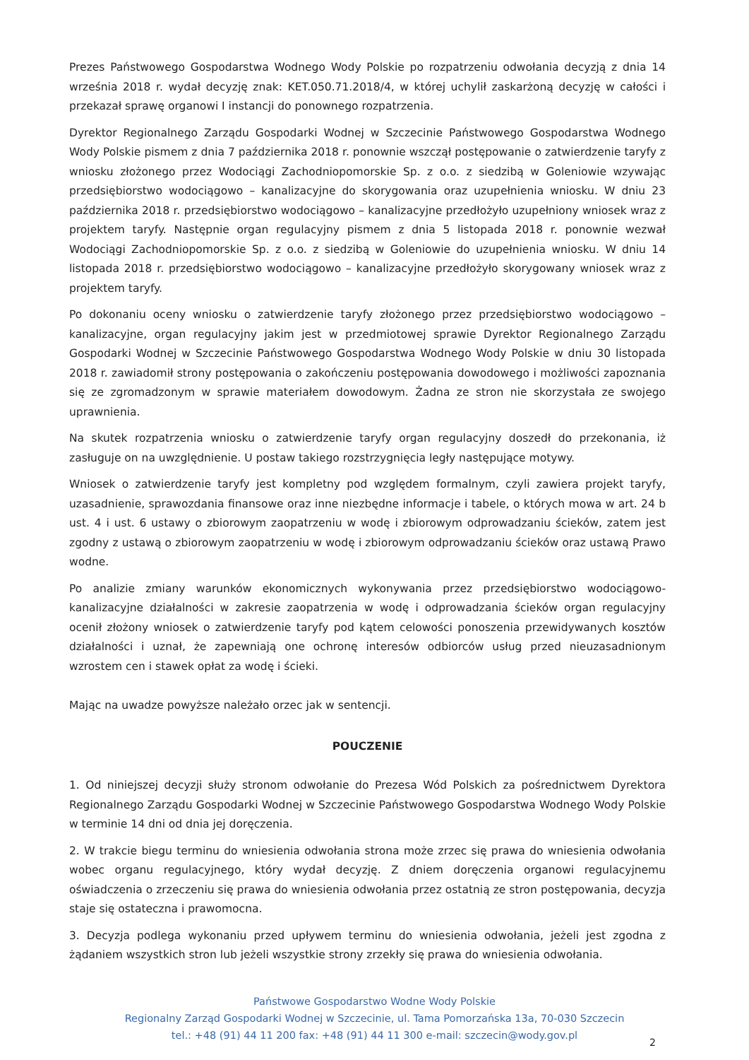Prezes Państwowego Gospodarstwa Wodnego Wody Polskie po rozpatrzeniu odwołania decyzją z dnia 14 września 2018 r. wydał decyzję znak: KET.050.71.2018/4, w której uchylił zaskarżoną decyzję w całości i przekazał sprawę organowi I instancji do ponownego rozpatrzenia.
Dyrektor Regionalnego Zarządu Gospodarki Wodnej w Szczecinie Państwowego Gospodarstwa Wodnego Wody Polskie pismem z dnia 7 października 2018 r. ponownie wszczął postępowanie o zatwierdzenie taryfy z wniosku złożonego przez Wodociągi Zachodniopomorskie Sp. z o.o. z siedzibą w Goleniowie wzywając przedsiębiorstwo wodociągowo – kanalizacyjne do skorygowania oraz uzupełnienia wniosku. W dniu 23 października 2018 r. przedsiębiorstwo wodociągowo – kanalizacyjne przedłożyło uzupełniony wniosek wraz z projektem taryfy. Następnie organ regulacyjny pismem z dnia 5 listopada 2018 r. ponownie wezwał Wodociągi Zachodniopomorskie Sp. z o.o. z siedzibą w Goleniowie do uzupełnienia wniosku. W dniu 14 listopada 2018 r. przedsiębiorstwo wodociągowo – kanalizacyjne przedłożyło skorygowany wniosek wraz z projektem taryfy.
Po dokonaniu oceny wniosku o zatwierdzenie taryfy złożonego przez przedsiębiorstwo wodociągowo – kanalizacyjne, organ regulacyjny jakim jest w przedmiotowej sprawie Dyrektor Regionalnego Zarządu Gospodarki Wodnej w Szczecinie Państwowego Gospodarstwa Wodnego Wody Polskie w dniu 30 listopada 2018 r. zawiadomił strony postępowania o zakończeniu postępowania dowodowego i możliwości zapoznania się ze zgromadzonym w sprawie materiałem dowodowym. Żadna ze stron nie skorzystała ze swojego uprawnienia.
Na skutek rozpatrzenia wniosku o zatwierdzenie taryfy organ regulacyjny doszedł do przekonania, iż zasługuje on na uwzględnienie. U postaw takiego rozstrzygnięcia legły następujące motywy.
Wniosek o zatwierdzenie taryfy jest kompletny pod względem formalnym, czyli zawiera projekt taryfy, uzasadnienie, sprawozdania finansowe oraz inne niezbędne informacje i tabele, o których mowa w art. 24 b ust. 4 i ust. 6 ustawy o zbiorowym zaopatrzeniu w wodę i zbiorowym odprowadzaniu ścieków, zatem jest zgodny z ustawą o zbiorowym zaopatrzeniu w wodę i zbiorowym odprowadzaniu ścieków oraz ustawą Prawo wodne.
Po analizie zmiany warunków ekonomicznych wykonywania przez przedsiębiorstwo wodociągowo-kanalizacyjne działalności w zakresie zaopatrzenia w wodę i odprowadzania ścieków organ regulacyjny ocenił złożony wniosek o zatwierdzenie taryfy pod kątem celowości ponoszenia przewidywanych kosztów działalności i uznał, że zapewniają one ochronę interesów odbiorców usług przed nieuzasadnionym wzrostem cen i stawek opłat za wodę i ścieki.
Mając na uwadze powyższe należało orzec jak w sentencji.
POUCZENIE
1. Od niniejszej decyzji służy stronom odwołanie do Prezesa Wód Polskich za pośrednictwem Dyrektora Regionalnego Zarządu Gospodarki Wodnej w Szczecinie Państwowego Gospodarstwa Wodnego Wody Polskie w terminie 14 dni od dnia jej doręczenia.
2. W trakcie biegu terminu do wniesienia odwołania strona może zrzec się prawa do wniesienia odwołania wobec organu regulacyjnego, który wydał decyzję. Z dniem doręczenia organowi regulacyjnemu oświadczenia o zrzeczeniu się prawa do wniesienia odwołania przez ostatnią ze stron postępowania, decyzja staje się ostateczna i prawomocna.
3. Decyzja podlega wykonaniu przed upływem terminu do wniesienia odwołania, jeżeli jest zgodna z żądaniem wszystkich stron lub jeżeli wszystkie strony zrzekły się prawa do wniesienia odwołania.
Państwowe Gospodarstwo Wodne Wody Polskie
Regionalny Zarząd Gospodarki Wodnej w Szczecinie, ul. Tama Pomorzańska 13a, 70-030 Szczecin
tel.: +48 (91) 44 11 200 fax: +48 (91) 44 11 300 e-mail: szczecin@wody.gov.pl
2